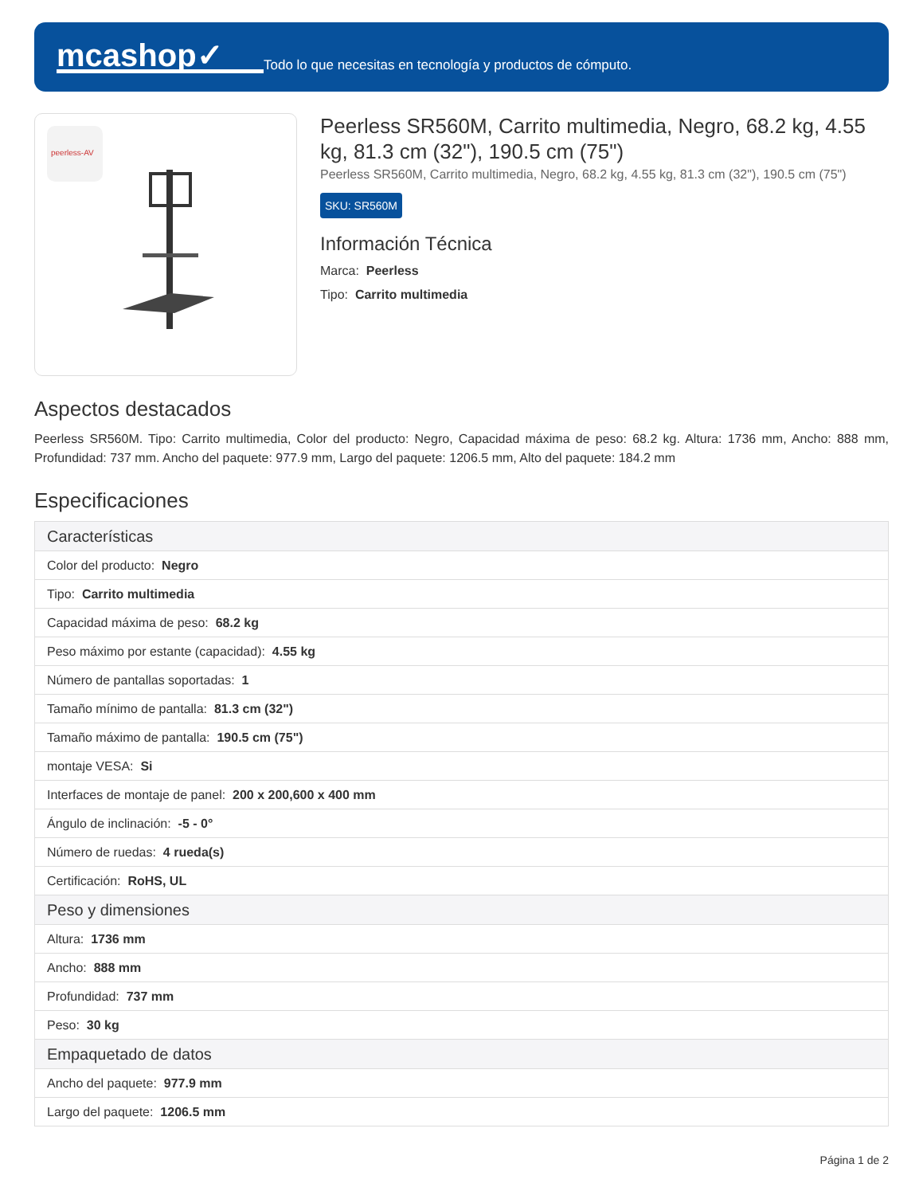mcashop✓
Todo lo que necesitas en tecnología y productos de cómputo.
peerless-AV
Peerless SR560M, Carrito multimedia, Negro, 68.2 kg, 4.55 kg, 81.3 cm (32"), 190.5 cm (75")
Peerless SR560M, Carrito multimedia, Negro, 68.2 kg, 4.55 kg, 81.3 cm (32"), 190.5 cm (75")
SKU: SR560M
Información Técnica
Marca: Peerless
Tipo: Carrito multimedia
Aspectos destacados
Peerless SR560M. Tipo: Carrito multimedia, Color del producto: Negro, Capacidad máxima de peso: 68.2 kg. Altura: 1736 mm, Ancho: 888 mm, Profundidad: 737 mm. Ancho del paquete: 977.9 mm, Largo del paquete: 1206.5 mm, Alto del paquete: 184.2 mm
Especificaciones
| Características |
| --- |
| Color del producto: Negro |
| Tipo: Carrito multimedia |
| Capacidad máxima de peso: 68.2 kg |
| Peso máximo por estante (capacidad): 4.55 kg |
| Número de pantallas soportadas: 1 |
| Tamaño mínimo de pantalla: 81.3 cm (32") |
| Tamaño máximo de pantalla: 190.5 cm (75") |
| montaje VESA: Si |
| Interfaces de montaje de panel: 200 x 200,600 x 400 mm |
| Ángulo de inclinación: -5 - 0° |
| Número de ruedas: 4 rueda(s) |
| Certificación: RoHS, UL |
| Peso y dimensiones |
| Altura: 1736 mm |
| Ancho: 888 mm |
| Profundidad: 737 mm |
| Peso: 30 kg |
| Empaquetado de datos |
| Ancho del paquete: 977.9 mm |
| Largo del paquete: 1206.5 mm |
Página 1 de 2